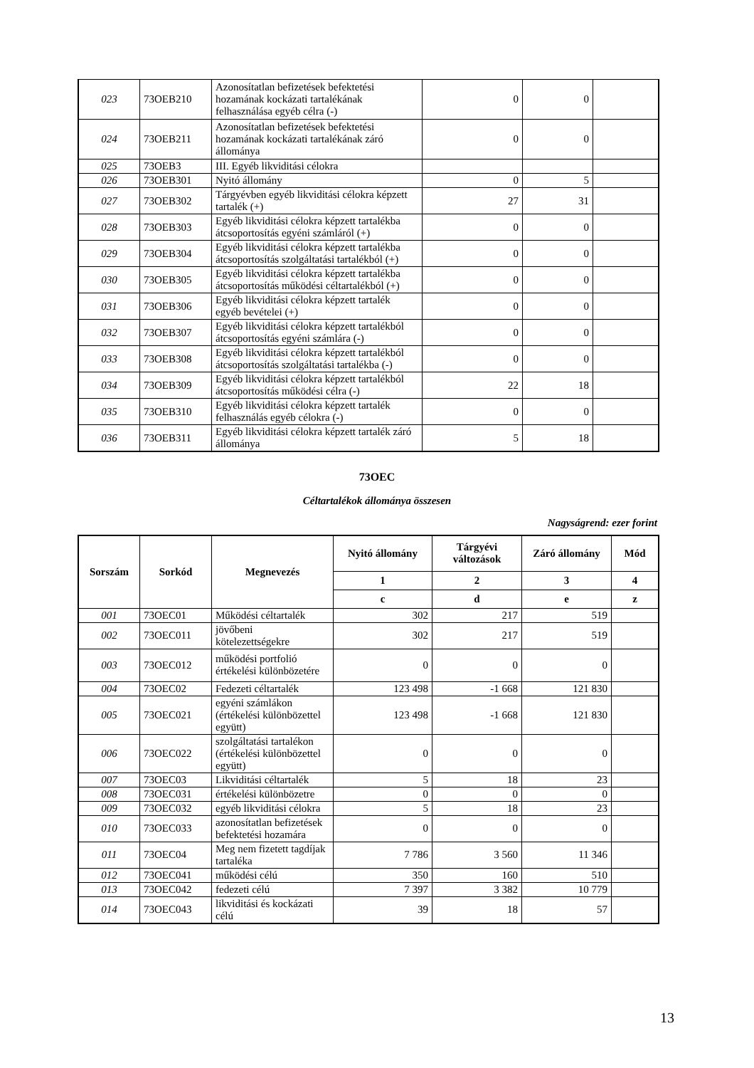| 023 | 73OEB210 | Azonosítatlan befizetések befektetési hozamának kockázati tartalékának felhasználása egyéb célra (-) | 0 | 0 | |
| 024 | 73OEB211 | Azonosítatlan befizetések befektetési hozamának kockázati tartalékának záró állománya | 0 | 0 | |
| 025 | 73OEB3 | III. Egyéb likviditási célokra | | | |
| 026 | 73OEB301 | Nyitó állomány | 0 | 5 | |
| 027 | 73OEB302 | Tárgyévben egyéb likviditási célokra képzett tartalék (+) | 27 | 31 | |
| 028 | 73OEB303 | Egyéb likviditási célokra képzett tartalékba átcsoportosítás egyéni számláról (+) | 0 | 0 | |
| 029 | 73OEB304 | Egyéb likviditási célokra képzett tartalékba átcsoportosítás szolgáltatási tartalékból (+) | 0 | 0 | |
| 030 | 73OEB305 | Egyéb likviditási célokra képzett tartalékba átcsoportosítás működési céltartalékból (+) | 0 | 0 | |
| 031 | 73OEB306 | Egyéb likviditási célokra képzett tartalék egyéb bevételei (+) | 0 | 0 | |
| 032 | 73OEB307 | Egyéb likviditási célokra képzett tartalékból átcsoportosítás egyéni számlára (-) | 0 | 0 | |
| 033 | 73OEB308 | Egyéb likviditási célokra képzett tartalékból átcsoportosítás szolgáltatási tartalékba (-) | 0 | 0 | |
| 034 | 73OEB309 | Egyéb likviditási célokra képzett tartalékból átcsoportosítás működési célra (-) | 22 | 18 | |
| 035 | 73OEB310 | Egyéb likviditási célokra képzett tartalék felhasználás egyéb célokra (-) | 0 | 0 | |
| 036 | 73OEB311 | Egyéb likviditási célokra képzett tartalék záró állománya | 5 | 18 | |
73OEC
Céltartalékok állománya összesen
Nagyságrend: ezer forint
| Sorszám | Sorkód | Megnevezés | Nyitó állomány | Tárgyévi változások | Záró állomány | Mód |
| --- | --- | --- | --- | --- | --- | --- |
| | | | 1 | 2 | 3 | 4 |
| | | | c | d | e | z |
| 001 | 73OEC01 | Működési céltartalék | 302 | 217 | 519 | |
| 002 | 73OEC011 | jövőbeni kötelezettségekre | 302 | 217 | 519 | |
| 003 | 73OEC012 | működési portfolió értékelési különbözetére | 0 | 0 | 0 | |
| 004 | 73OEC02 | Fedezeti céltartalék | 123 498 | -1 668 | 121 830 | |
| 005 | 73OEC021 | egyéni számlákon (értékelési különbözettel együtt) | 123 498 | -1 668 | 121 830 | |
| 006 | 73OEC022 | szolgáltatási tartalékon (értékelési különbözettel együtt) | 0 | 0 | 0 | |
| 007 | 73OEC03 | Likviditási céltartalék | 5 | 18 | 23 | |
| 008 | 73OEC031 | értékelési különbözetre | 0 | 0 | 0 | |
| 009 | 73OEC032 | egyéb likviditási célokra | 5 | 18 | 23 | |
| 010 | 73OEC033 | azonosítatlan befizetések befektetési hozamára | 0 | 0 | 0 | |
| 011 | 73OEC04 | Meg nem fizetett tagdíjak tartaléka | 7 786 | 3 560 | 11 346 | |
| 012 | 73OEC041 | működési célú | 350 | 160 | 510 | |
| 013 | 73OEC042 | fedezeti célú | 7 397 | 3 382 | 10 779 | |
| 014 | 73OEC043 | likviditási és kockázati célú | 39 | 18 | 57 | |
13